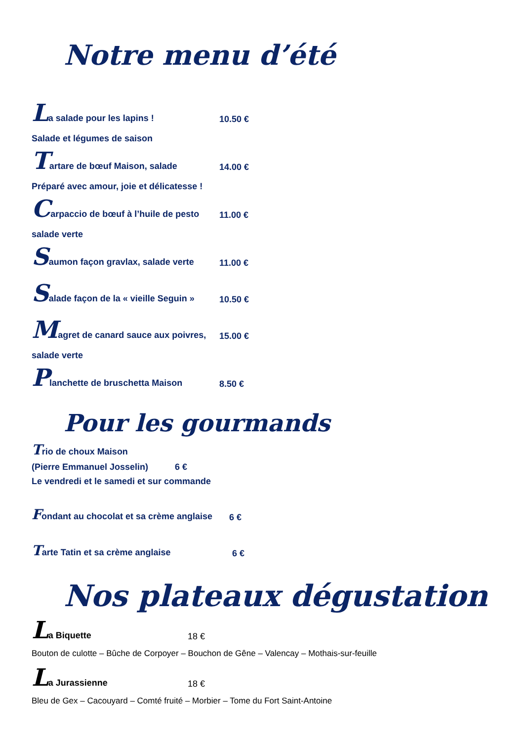Notre menu d’été
La salade pour les lapins ! 10.50 €
Salade et légumes de saison
Tartare de bœuf Maison, salade 14.00 €
Préparé avec amour, joie et délicatesse !
Carpaccio de bœuf à l’huile de pesto 11.00 €
salade verte
Saumon façon gravlax, salade verte 11.00 €
Salade façon de la « vieille Seguin » 10.50 €
Magret de canard sauce aux poivres, 15.00 €
salade verte
Planchette de bruschetta Maison 8.50 €
Pour les gourmands
Trio de choux Maison
(Pierre Emmanuel Josselin) 6 €
Le vendredi et le samedi et sur commande
Fondant au chocolat et sa crème anglaise 6 €
Tarte Tatin et sa crème anglaise 6 €
Nos plateaux dégustation
La Biquette 18 €
Bouton de culotte – Bûche de Corpoyer – Bouchon de Gêne – Valencay – Mothais-sur-feuille
La Jurassienne 18 €
Bleu de Gex – Cacouyard – Comté fruité – Morbier – Tome du Fort Saint-Antoine